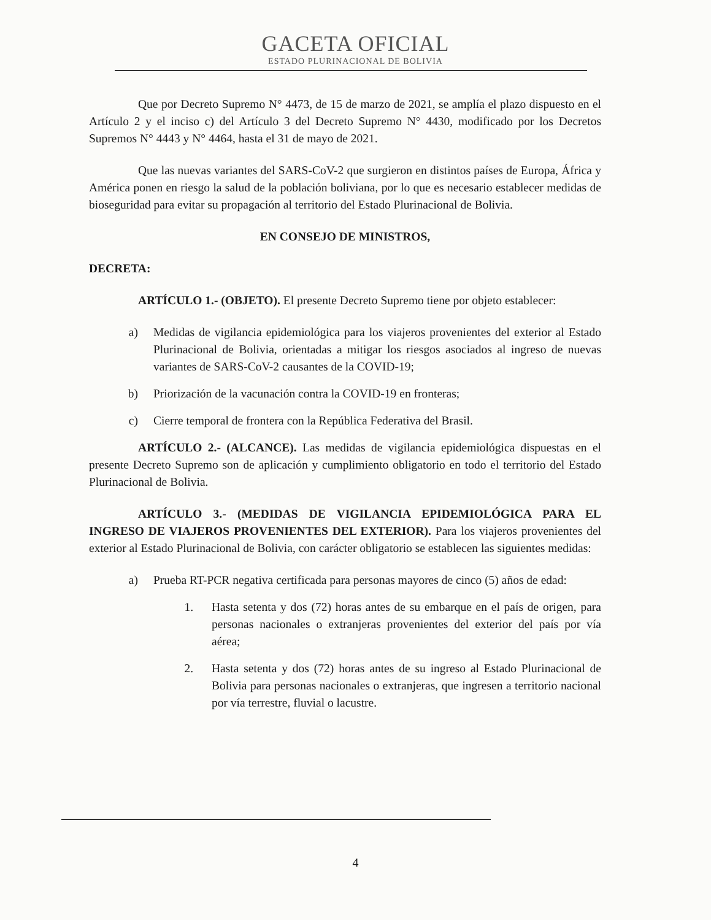GACETA OFICIAL
ESTADO PLURINACIONAL DE BOLIVIA
Que por Decreto Supremo N° 4473, de 15 de marzo de 2021, se amplía el plazo dispuesto en el Artículo 2 y el inciso c) del Artículo 3 del Decreto Supremo N° 4430, modificado por los Decretos Supremos N° 4443 y N° 4464, hasta el 31 de mayo de 2021.
Que las nuevas variantes del SARS-CoV-2 que surgieron en distintos países de Europa, África y América ponen en riesgo la salud de la población boliviana, por lo que es necesario establecer medidas de bioseguridad para evitar su propagación al territorio del Estado Plurinacional de Bolivia.
EN CONSEJO DE MINISTROS,
DECRETA:
ARTÍCULO 1.- (OBJETO). El presente Decreto Supremo tiene por objeto establecer:
a) Medidas de vigilancia epidemiológica para los viajeros provenientes del exterior al Estado Plurinacional de Bolivia, orientadas a mitigar los riesgos asociados al ingreso de nuevas variantes de SARS-CoV-2 causantes de la COVID-19;
b) Priorización de la vacunación contra la COVID-19 en fronteras;
c) Cierre temporal de frontera con la República Federativa del Brasil.
ARTÍCULO 2.- (ALCANCE). Las medidas de vigilancia epidemiológica dispuestas en el presente Decreto Supremo son de aplicación y cumplimiento obligatorio en todo el territorio del Estado Plurinacional de Bolivia.
ARTÍCULO 3.- (MEDIDAS DE VIGILANCIA EPIDEMIOLÓGICA PARA EL INGRESO DE VIAJEROS PROVENIENTES DEL EXTERIOR). Para los viajeros provenientes del exterior al Estado Plurinacional de Bolivia, con carácter obligatorio se establecen las siguientes medidas:
a) Prueba RT-PCR negativa certificada para personas mayores de cinco (5) años de edad:
1. Hasta setenta y dos (72) horas antes de su embarque en el país de origen, para personas nacionales o extranjeras provenientes del exterior del país por vía aérea;
2. Hasta setenta y dos (72) horas antes de su ingreso al Estado Plurinacional de Bolivia para personas nacionales o extranjeras, que ingresen a territorio nacional por vía terrestre, fluvial o lacustre.
4